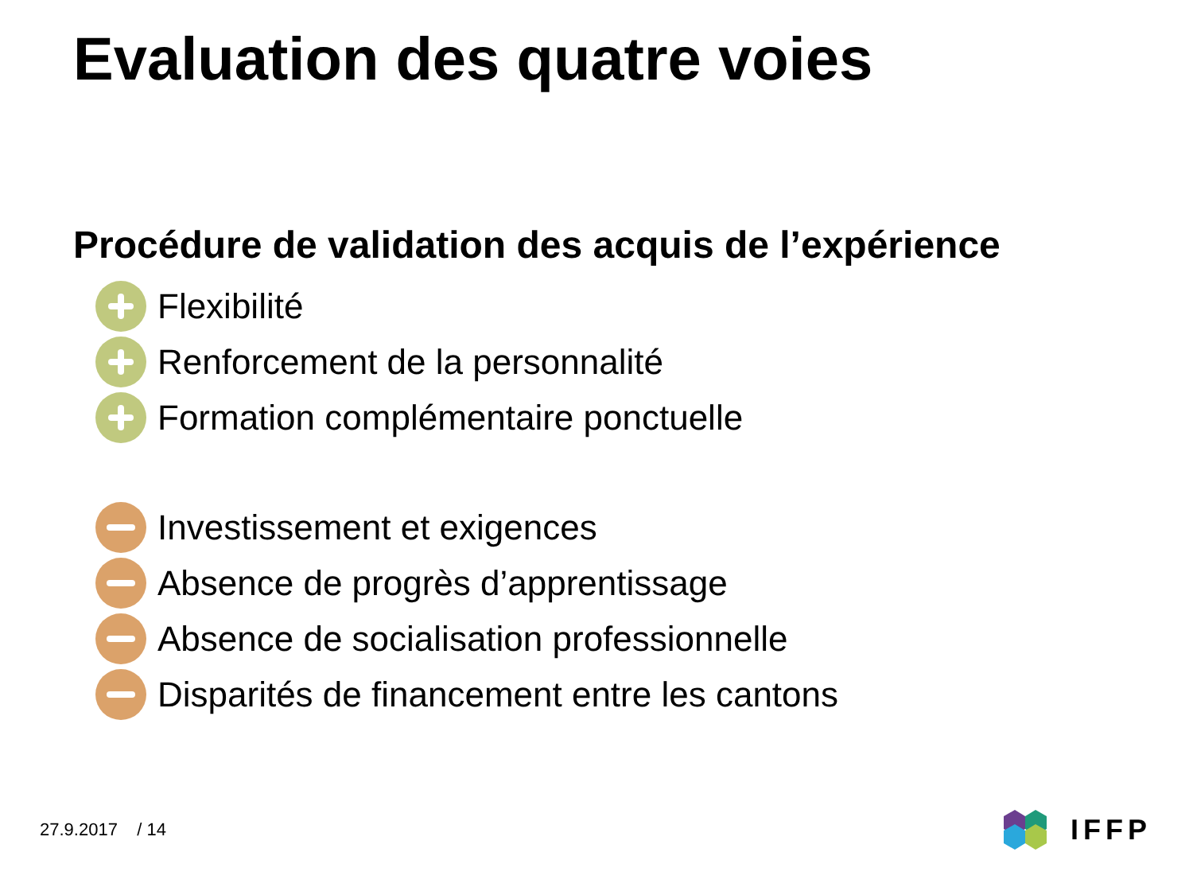Evaluation des quatre voies
Procédure de validation des acquis de l’expérience
Flexibilité
Renforcement de la personnalité
Formation complémentaire ponctuelle
Investissement et exigences
Absence de progrès d’apprentissage
Absence de socialisation professionnelle
Disparités de financement entre les cantons
27.9.2017 / 14
IFFP